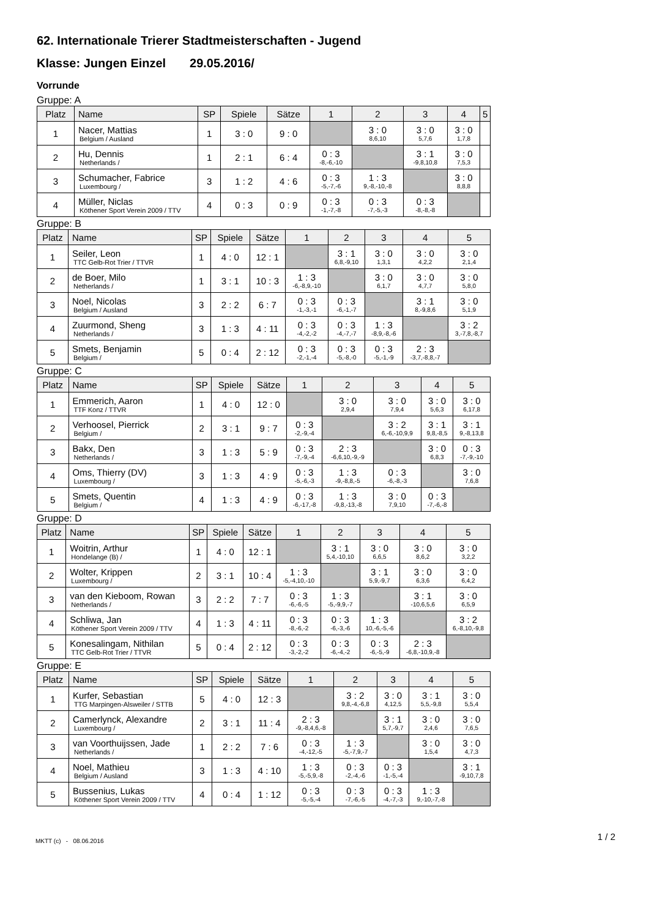62. Internationale Trierer Stadtmeisterschaften - Jugend
Klasse: Jungen Einzel 29.05.2016/
Vorrunde
Gruppe: A
| Platz | Name | SP | Spiele | Sätze | 1 | 2 | 3 | 4 | 5 |
| --- | --- | --- | --- | --- | --- | --- | --- | --- | --- |
| 1 | Nacer, Mattias Belgium / Ausland | 1 | 3 : 0 | 9 : 0 | | 3 : 0 8,6,10 | 3 : 0 5,7,6 | 3 : 0 1,7,8 | |
| 2 | Hu, Dennis Netherlands / | 1 | 2 : 1 | 6 : 4 | 0 : 3 -8,-6,-10 | | 3 : 1 -9,8,10,8 | 3 : 0 7,5,3 | |
| 3 | Schumacher, Fabrice Luxembourg / | 3 | 1 : 2 | 4 : 6 | 0 : 3 -5,-7,-6 | 1 : 3 9,-8,-10,-8 | | 3 : 0 8,8,8 | |
| 4 | Müller, Niclas Köthener Sport Verein 2009 / TTV | 4 | 0 : 3 | 0 : 9 | 0 : 3 -1,-7,-8 | 0 : 3 -7,-5,-3 | 0 : 3 -8,-8,-8 | | |
Gruppe: B
| Platz | Name | SP | Spiele | Sätze | 1 | 2 | 3 | 4 | 5 |
| --- | --- | --- | --- | --- | --- | --- | --- | --- | --- |
| 1 | Seiler, Leon TTC Gelb-Rot Trier / TTVR | 1 | 4 : 0 | 12 : 1 | | 3 : 1 6,8,-9,10 | 3 : 0 1,3,1 | 3 : 0 4,2,2 | 3 : 0 2,1,4 |
| 2 | de Boer, Milo Netherlands / | 1 | 3 : 1 | 10 : 3 | 1 : 3 -6,-8,9,-10 | | 3 : 0 6,1,7 | 3 : 0 4,7,7 | 3 : 0 5,8,0 |
| 3 | Noel, Nicolas Belgium / Ausland | 3 | 2 : 2 | 6 : 7 | 0 : 3 -1,-3,-1 | 0 : 3 -6,-1,-7 | | 3 : 1 8,-9,8,6 | 3 : 0 5,1,9 |
| 4 | Zuurmond, Sheng Netherlands / | 3 | 1 : 3 | 4 : 11 | 0 : 3 -4,-2,-2 | 0 : 3 -4,-7,-7 | 1 : 3 -8,9,-8,-6 | | 3 : 2 3,-7,8,-8,7 |
| 5 | Smets, Benjamin Belgium / | 5 | 0 : 4 | 2 : 12 | 0 : 3 -2,-1,-4 | 0 : 3 -5,-8,-0 | 0 : 3 -5,-1,-9 | 2 : 3 -3,7,-8,8,-7 | |
Gruppe: C
| Platz | Name | SP | Spiele | Sätze | 1 | 2 | 3 | 4 | 5 |
| --- | --- | --- | --- | --- | --- | --- | --- | --- | --- |
| 1 | Emmerich, Aaron TTF Konz / TTVR | 1 | 4 : 0 | 12 : 0 | | 3 : 0 2,9,4 | 3 : 0 7,9,4 | 3 : 0 5,6,3 | 3 : 0 6,17,8 |
| 2 | Verhoosel, Pierrick Belgium / | 2 | 3 : 1 | 9 : 7 | 0 : 3 -2,-9,-4 | | 3 : 2 6,-6,-10,9,9 | 3 : 1 9,8,-8,5 | 3 : 1 9,-8,13,8 |
| 3 | Bakx, Den Netherlands / | 3 | 1 : 3 | 5 : 9 | 0 : 3 -7,-9,-4 | 2 : 3 -6,6,10,-9,-9 | | 3 : 0 6,8,3 | 0 : 3 -7,-9,-10 |
| 4 | Oms, Thierry (DV) Luxembourg / | 3 | 1 : 3 | 4 : 9 | 0 : 3 -5,-6,-3 | 1 : 3 -9,-8,8,-5 | 0 : 3 -6,-8,-3 | | 3 : 0 7,6,8 |
| 5 | Smets, Quentin Belgium / | 4 | 1 : 3 | 4 : 9 | 0 : 3 -6,-17,-8 | 1 : 3 -9,8,-13,-8 | 3 : 0 7,9,10 | 0 : 3 -7,-6,-8 | |
Gruppe: D
| Platz | Name | SP | Spiele | Sätze | 1 | 2 | 3 | 4 | 5 |
| --- | --- | --- | --- | --- | --- | --- | --- | --- | --- |
| 1 | Woitrin, Arthur Hondelange (B) / | 1 | 4 : 0 | 12 : 1 | | 3 : 1 5,4,-10,10 | 3 : 0 6,6,5 | 3 : 0 8,6,2 | 3 : 0 3,2,2 |
| 2 | Wolter, Krippen Luxembourg / | 2 | 3 : 1 | 10 : 4 | 1 : 3 -5,-4,10,-10 | | 3 : 1 5,9,-9,7 | 3 : 0 6,3,6 | 3 : 0 6,4,2 |
| 3 | van den Kieboom, Rowan Netherlands / | 3 | 2 : 2 | 7 : 7 | 0 : 3 -6,-6,-5 | 1 : 3 -5,-9,9,-7 | | 3 : 1 -10,6,5,6 | 3 : 0 6,5,9 |
| 4 | Schliwa, Jan Köthener Sport Verein 2009 / TTV | 4 | 1 : 3 | 4 : 11 | 0 : 3 -8,-6,-2 | 0 : 3 -6,-3,-6 | 1 : 3 10,-6,-5,-6 | | 3 : 2 6,-8,10,-9,8 |
| 5 | Konesalingam, Nithilan TTC Gelb-Rot Trier / TTVR | 5 | 0 : 4 | 2 : 12 | 0 : 3 -3,-2,-2 | 0 : 3 -6,-4,-2 | 0 : 3 -6,-5,-9 | 2 : 3 -6,8,-10,9,-8 | |
Gruppe: E
| Platz | Name | SP | Spiele | Sätze | 1 | 2 | 3 | 4 | 5 |
| --- | --- | --- | --- | --- | --- | --- | --- | --- | --- |
| 1 | Kurfer, Sebastian TTG Marpingen-Alsweiler / STTB | 5 | 4 : 0 | 12 : 3 | | 3 : 2 9,8,-4,-6,8 | 3 : 0 4,12,5 | 3 : 1 5,5,-9,8 | 3 : 0 5,5,4 |
| 2 | Camerlynck, Alexandre Luxembourg / | 2 | 3 : 1 | 11 : 4 | 2 : 3 -9,-8,4,6,-8 | | 3 : 1 5,7,-9,7 | 3 : 0 2,4,6 | 3 : 0 7,6,5 |
| 3 | van Voorthuijssen, Jade Netherlands / | 1 | 2 : 2 | 7 : 6 | 0 : 3 -4,-12,-5 | 1 : 3 -5,-7,9,-7 | | 3 : 0 1,5,4 | 3 : 0 4,7,3 |
| 4 | Noel, Mathieu Belgium / Ausland | 3 | 1 : 3 | 4 : 10 | 1 : 3 -5,-5,9,-8 | 0 : 3 -2,-4,-6 | 0 : 3 -1,-5,-4 | | 3 : 1 -9,10,7,8 |
| 5 | Bussenius, Lukas Köthener Sport Verein 2009 / TTV | 4 | 0 : 4 | 1 : 12 | 0 : 3 -5,-5,-4 | 0 : 3 -7,-6,-5 | 0 : 3 -4,-7,-3 | 1 : 3 9,-10,-7,-8 | |
MKTT (c) - 08.06.2016 1 / 2